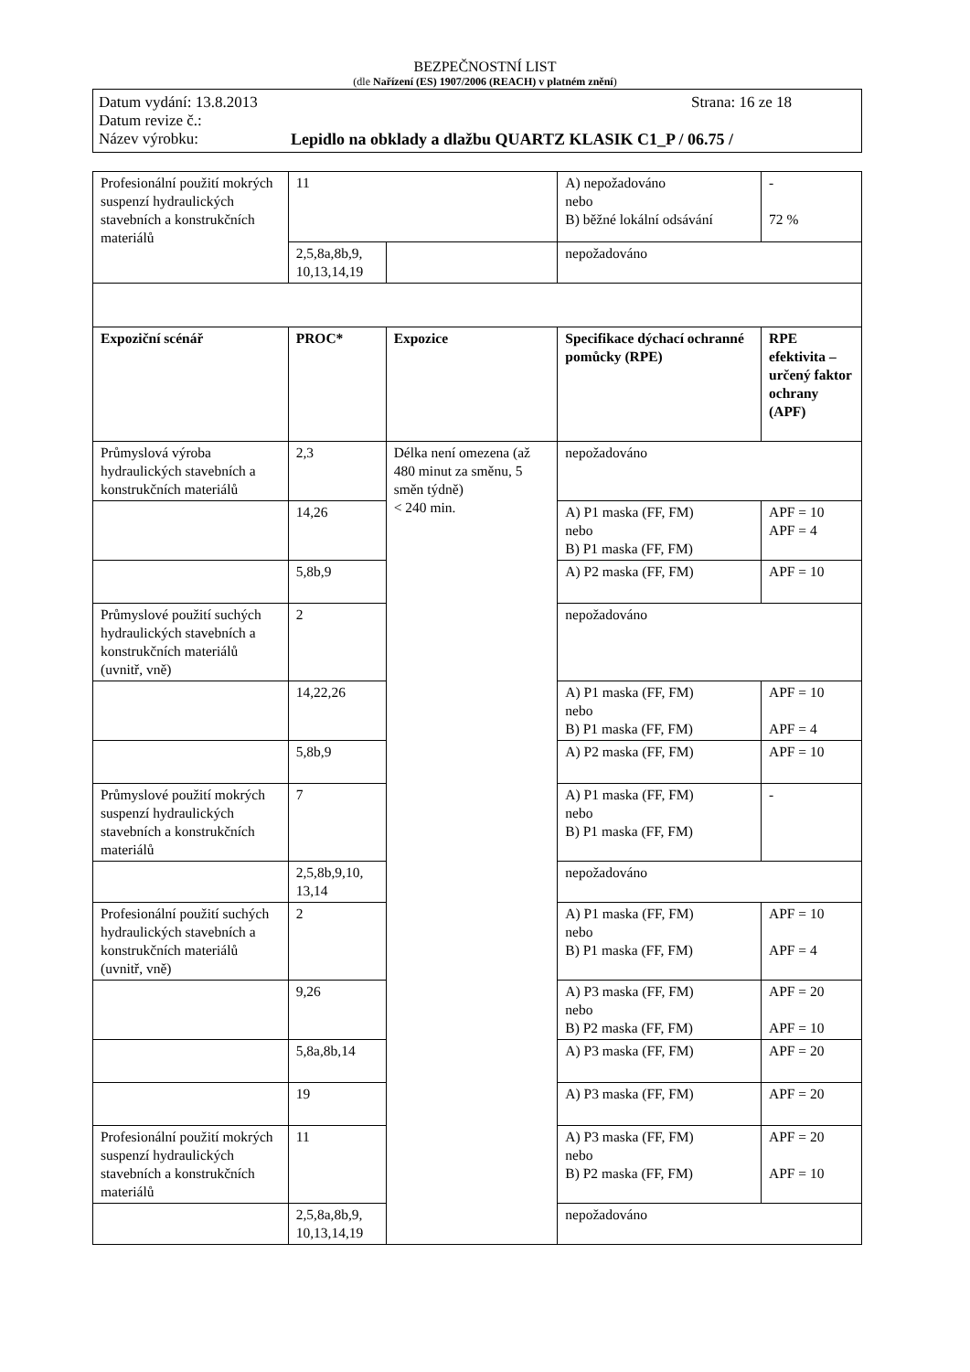BEZPEČNOSTNÍ LIST
(dle Nařízení (ES) 1907/2006 (REACH) v platném znění)
Datum vydání: 13.8.2013 Strana: 16 ze 18
Datum revize č.:
Název výrobku: Lepidlo na obklady a dlažbu QUARTZ KLASIK C1_P / 06.75 /
| Profesionální použití mokrých suspenzí hydraulických stavebních a konstrukčních materiálů | 11 | | A) nepožadováno nebo B) běžné lokální odsávání | - 72 % |
| | 2,5,8a,8b,9, 10,13,14,19 | | nepožadováno | |
| Expoziční scénář | PROC* | Expozice | Specifikace dýchací ochranné pomůcky (RPE) | RPE efektivita – určený faktor ochrany (APF) |
| Průmyslová výroba hydraulických stavebních a konstrukčních materiálů | 2,3 | Délka není omezena (až 480 minut za směnu, 5 směn týdně) < 240 min. | nepožadováno | |
| | 14,26 | | A) P1 maska (FF, FM) nebo B) P1 maska (FF, FM) | APF = 10 APF = 4 |
| | 5,8b,9 | | A) P2 maska (FF, FM) | APF = 10 |
| Průmyslové použití suchých hydraulických stavebních a konstrukčních materiálů (uvnitř, vně) | 2 | | nepožadováno | |
| | 14,22,26 | | A) P1 maska (FF, FM) nebo B) P1 maska (FF, FM) | APF = 10 APF = 4 |
| | 5,8b,9 | | A) P2 maska (FF, FM) | APF = 10 |
| Průmyslové použití mokrých suspenzí hydraulických stavebních a konstrukčních materiálů | 7 | | A) P1 maska (FF, FM) nebo B) P1 maska (FF, FM) | - |
| | 2,5,8b,9,10, 13,14 | | nepožadováno | |
| Profesionální použití suchých hydraulických stavebních a konstrukčních materiálů (uvnitř, vně) | 2 | | A) P1 maska (FF, FM) nebo B) P1 maska (FF, FM) | APF = 10 APF = 4 |
| | 9,26 | | A) P3 maska (FF, FM) nebo B) P2 maska (FF, FM) | APF = 20 APF = 10 |
| | 5,8a,8b,14 | | A) P3 maska (FF, FM) | APF = 20 |
| | 19 | | A) P3 maska (FF, FM) | APF = 20 |
| Profesionální použití mokrých suspenzí hydraulických stavebních a konstrukčních materiálů | 11 | | A) P3 maska (FF, FM) nebo B) P2 maska (FF, FM) | APF = 20 APF = 10 |
| | 2,5,8a,8b,9, 10,13,14,19 | | nepožadováno | |